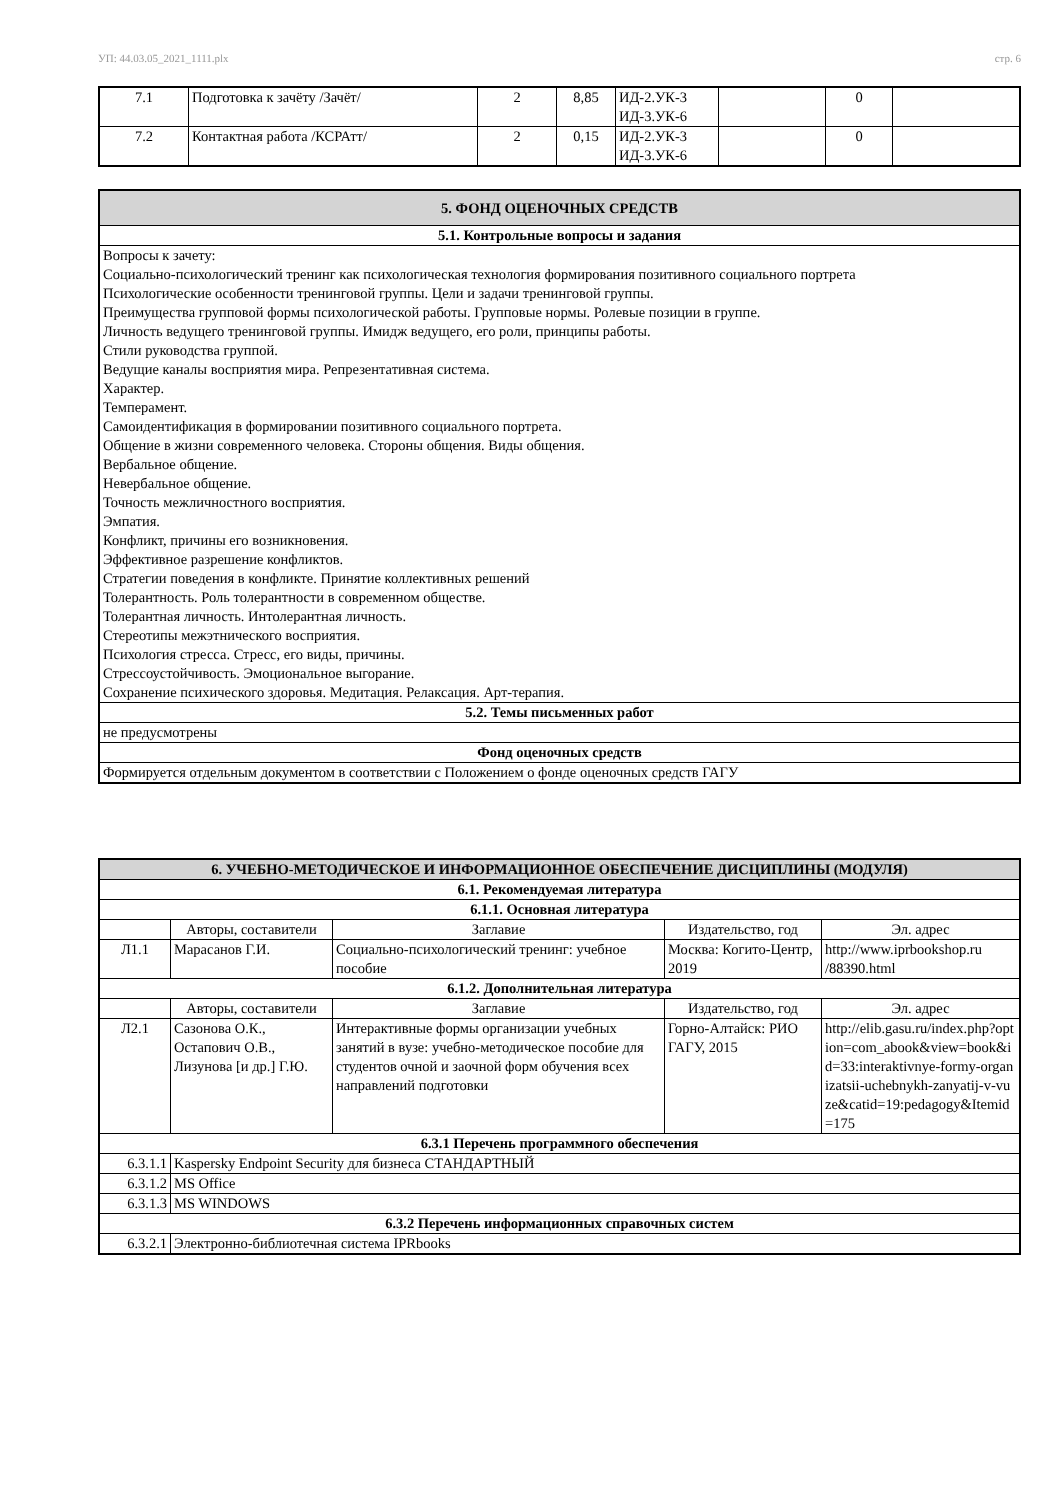УП: 44.03.05_2021_1111.plx стр. 6
| 7.1 | Подготовка к зачёту /Зачёт/ | 2 | 8,85 | ИД-2.УК-3 ИД-3.УК-6 | | 0 | |
| 7.2 | Контактная работа /КСРАтт/ | 2 | 0,15 | ИД-2.УК-3 ИД-3.УК-6 | | 0 | |
| 5. ФОНД ОЦЕНОЧНЫХ СРЕДСТВ |
| --- |
| 5.1. Контрольные вопросы и задания |
| Вопросы к зачету: Социально-психологический тренинг как психологическая технология формирования позитивного социального портрета Психологические особенности тренинговой группы. Цели и задачи тренинговой группы. Преимущества групповой формы психологической работы. Групповые нормы. Ролевые позиции в группе. Личность ведущего тренинговой группы. Имидж ведущего, его роли, принципы работы. Стили руководства группой. Ведущие каналы восприятия мира. Репрезентативная система. Характер. Темперамент. Самоидентификация в формировании позитивного социального портрета. Общение в жизни современного человека. Стороны общения. Виды общения. Вербальное общение. Невербальное общение. Точность межличностного восприятия. Эмпатия. Конфликт, причины его возникновения. Эффективное разрешение конфликтов. Стратегии поведения в конфликте. Принятие коллективных решений Толерантность. Роль толерантности в современном обществе. Толерантная личность. Интолерантная личность. Стереотипы межэтнического восприятия. Психология стресса. Стресс, его виды, причины. Стрессоустойчивость. Эмоциональное выгорание. Сохранение психического здоровья. Медитация. Релаксация. Арт-терапия. |
| 5.2. Темы письменных работ |
| не предусмотрены |
| Фонд оценочных средств |
| Формируется отдельным документом в соответствии с Положением о фонде оценочных средств ГАГУ |
| 6. УЧЕБНО-МЕТОДИЧЕСКОЕ И ИНФОРМАЦИОННОЕ ОБЕСПЕЧЕНИЕ ДИСЦИПЛИНЫ (МОДУЛЯ) | | | | | |
| --- | --- | --- | --- | --- | --- |
| 6.1. Рекомендуемая литература | | | | | |
| 6.1.1. Основная литература | | | | | |
| | | Авторы, составители | Заглавие | Издательство, год | Эл. адрес |
| Л1.1 | | Марасанов Г.И. | Социально-психологический тренинг: учебное пособие | Москва: Когито-Центр, 2019 | http://www.iprbookshop.ru /88390.html |
| 6.1.2. Дополнительная литература | | | | | |
| | | Авторы, составители | Заглавие | Издательство, год | Эл. адрес |
| Л2.1 | | Сазонова О.К., Остапович О.В., Лизунова [и др.] Г.Ю. | Интерактивные формы организации учебных занятий в вузе: учебно-методическое пособие для студентов очной и заочной форм обучения всех направлений подготовки | Горно-Алтайск: РИО ГАГУ, 2015 | http://elib.gasu.ru/index.php?option=com_abook&view=book&id=33:interaktivnye-formy-organizatsii-uchebnykh-zanyatij-v-vuze&catid=19:pedagogy&Itemid=175 |
| 6.3.1 Перечень программного обеспечения | | | | | |
| 6.3.1.1 | Kaspersky Endpoint Security для бизнеса СТАНДАРТНЫЙ | | | | |
| 6.3.1.2 | MS Office | | | | |
| 6.3.1.3 | MS WINDOWS | | | | |
| 6.3.2 Перечень информационных справочных систем | | | | | |
| 6.3.2.1 | Электронно-библиотечная система IPRbooks | | | | |